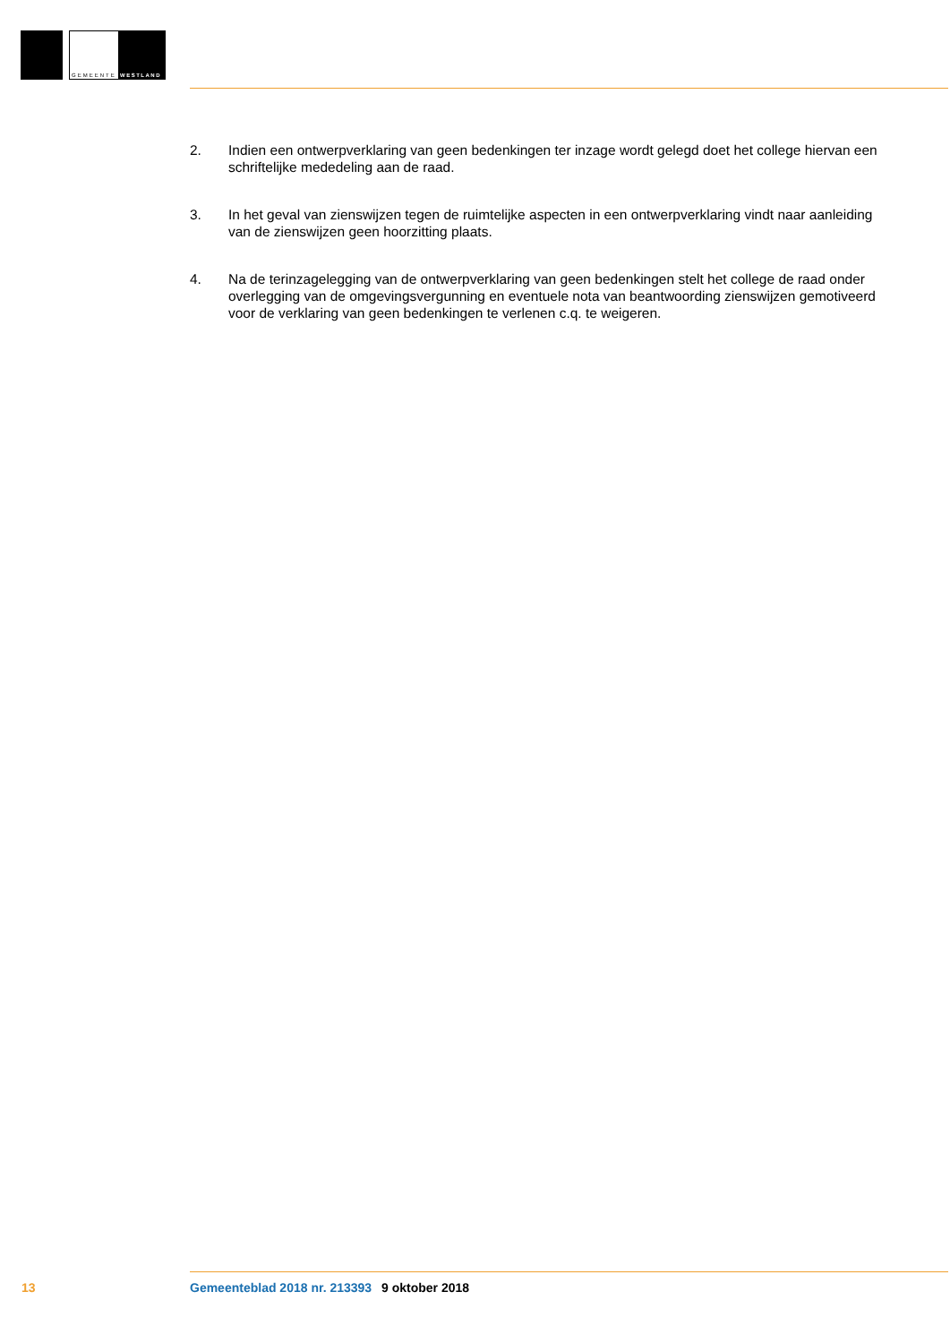GEMEENTE WESTLAND
2. Indien een ontwerpverklaring van geen bedenkingen ter inzage wordt gelegd doet het college hiervan een schriftelijke mededeling aan de raad.
3. In het geval van zienswijzen tegen de ruimtelijke aspecten in een ontwerpverklaring vindt naar aanleiding van de zienswijzen geen hoorzitting plaats.
4. Na de terinzagelegging van de ontwerpverklaring van geen bedenkingen stelt het college de raad onder overlegging van de omgevingsvergunning en eventuele nota van beantwoording zienswijzen gemotiveerd voor de verklaring van geen bedenkingen te verlenen c.q. te weigeren.
13 Gemeenteblad 2018 nr. 213393 9 oktober 2018